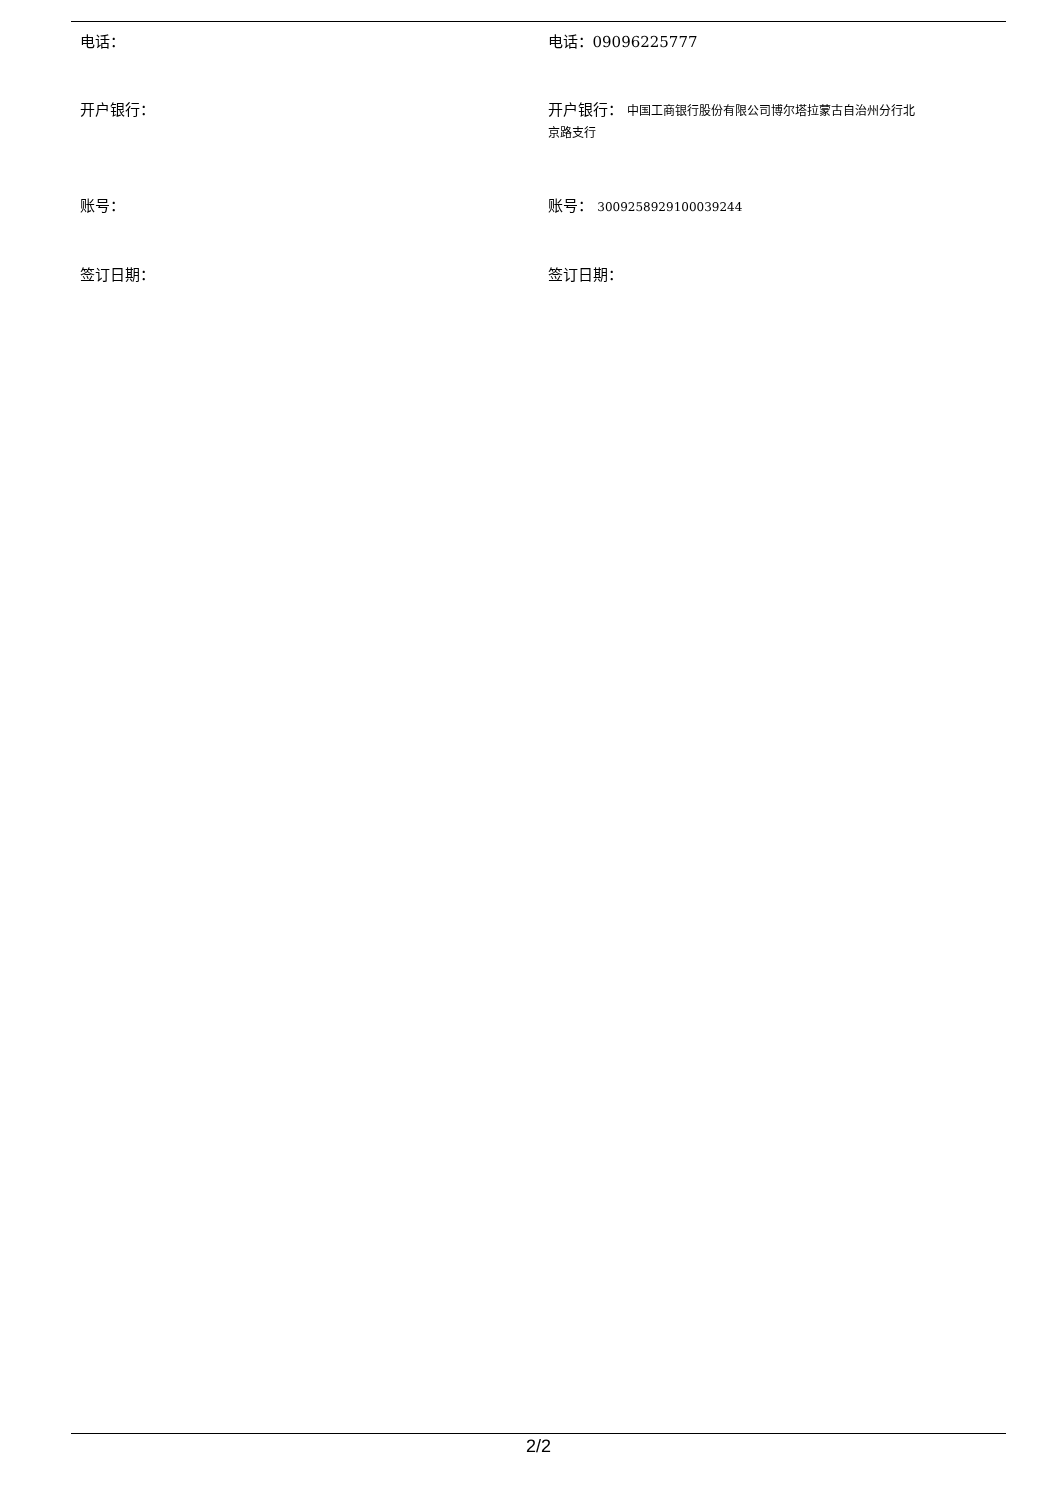| 电话： | 电话：09096225777 |
| 开户银行： | 开户银行： 中国工商银行股份有限公司博尔塔拉蒙古自治州分行北 京路支行 |
| 账号： | 账号： 3009258929100039244 |
| 签订日期： | 签订日期： |
2/2